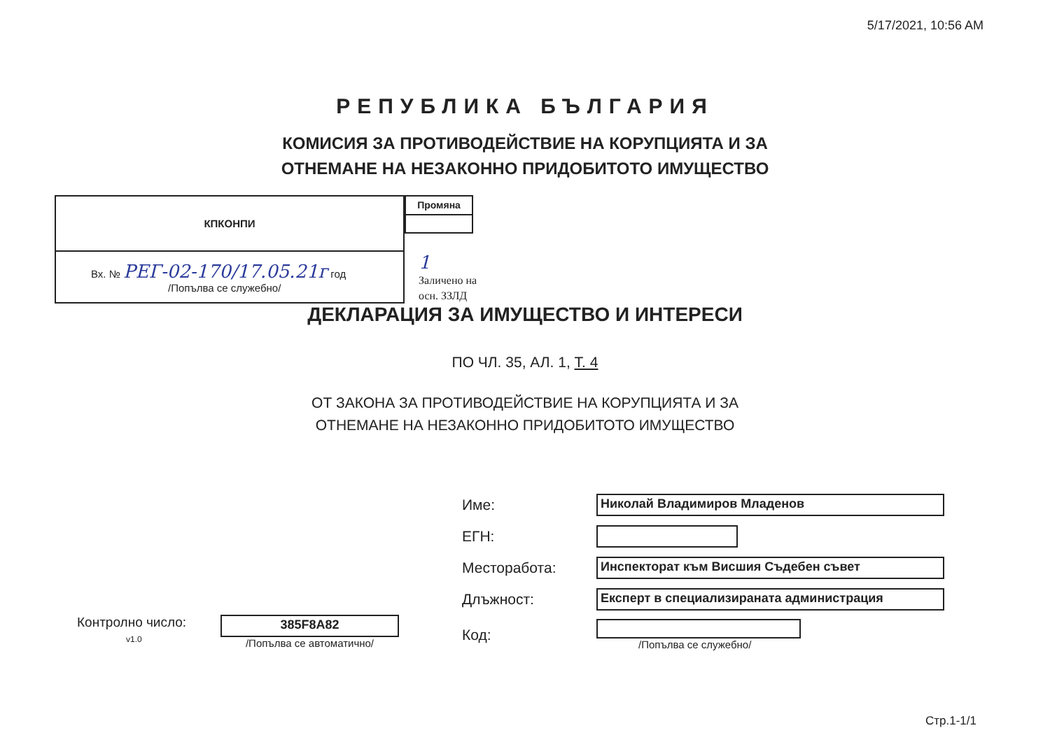5/17/2021, 10:56 AM
РЕПУБЛИКА БЪЛГАРИЯ
КОМИСИЯ ЗА ПРОТИВОДЕЙСТВИЕ НА КОРУПЦИЯТА И ЗА
ОТНЕМАНЕ НА НЕЗАКОННО ПРИДОБИТОТО ИМУЩЕСТВО
| КПКОНПИ |
| --- |
| Вх. № РЕГ-02-170/17.05.21г год /Попълва се служебно/ |
| Промяна |
| --- |
1
Заличено на
осн. ЗЗЛД
ДЕКЛАРАЦИЯ ЗА ИМУЩЕСТВО И ИНТЕРЕСИ
ПО ЧЛ. 35, АЛ. 1, Т. 4
ОТ ЗАКОНА ЗА ПРОТИВОДЕЙСТВИЕ НА КОРУПЦИЯТА И ЗА
ОТНЕМАНЕ НА НЕЗАКОННО ПРИДОБИТОТО ИМУЩЕСТВО
Контролно число:
v1.0
385F8A82
/Попълва се автоматично/
| Име: | Николай Владимиров Младенов |
| ЕГН: | |
| Месторабота: | Инспекторат към Висшия Съдебен съвет |
| Длъжност: | Експерт в специализираната администрация |
| Код: | /Попълва се служебно/ |
Стр.1-1/1